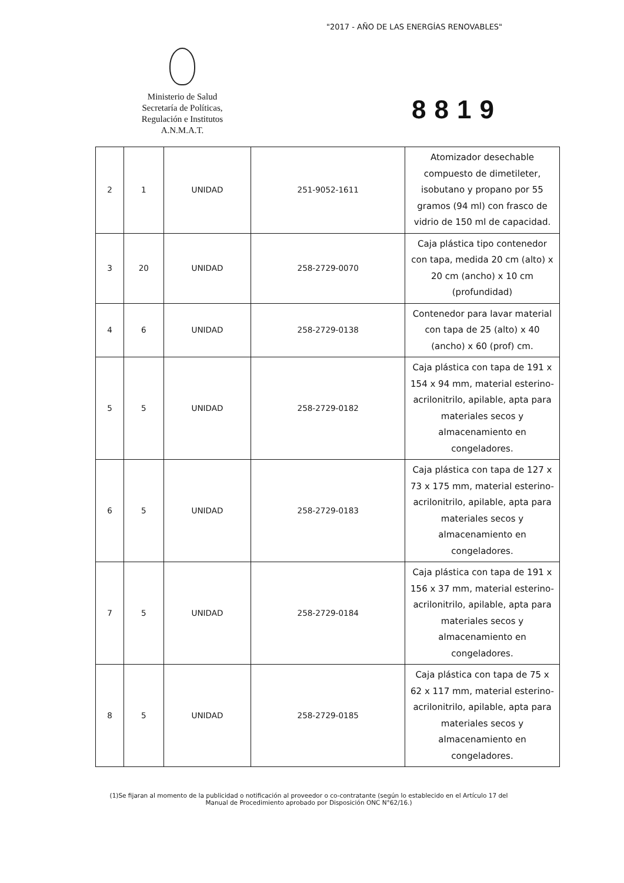"2017 - AÑO DE LAS ENERGÍAS RENOVABLES"
Ministerio de Salud
Secretaría de Políticas,
Regulación e Institutos
A.N.M.A.T.
8819
| 2 | 1 | UNIDAD | 251-9052-1611 | Atomizador desechable compuesto de dimetileter, isobutano y propano por 55 gramos (94 ml) con frasco de vidrio de 150 ml de capacidad. |
| 3 | 20 | UNIDAD | 258-2729-0070 | Caja plástica tipo contenedor con tapa, medida 20 cm (alto) x 20 cm (ancho) x 10 cm (profundidad) |
| 4 | 6 | UNIDAD | 258-2729-0138 | Contenedor para lavar material con tapa de 25 (alto) x 40 (ancho) x 60 (prof) cm. |
| 5 | 5 | UNIDAD | 258-2729-0182 | Caja plástica con tapa de 191 x 154 x 94 mm, material esterino-acrilonitrilo, apilable, apta para materiales secos y almacenamiento en congeladores. |
| 6 | 5 | UNIDAD | 258-2729-0183 | Caja plástica con tapa de 127 x 73 x 175 mm, material esterino-acrilonitrilo, apilable, apta para materiales secos y almacenamiento en congeladores. |
| 7 | 5 | UNIDAD | 258-2729-0184 | Caja plástica con tapa de 191 x 156 x 37 mm, material esterino-acrilonitrilo, apilable, apta para materiales secos y almacenamiento en congeladores. |
| 8 | 5 | UNIDAD | 258-2729-0185 | Caja plástica con tapa de 75 x 62 x 117 mm, material esterino-acrilonitrilo, apilable, apta para materiales secos y almacenamiento en congeladores. |
(1)Se fijaran al momento de la publicidad o notificación al proveedor o co-contratante (según lo establecido en el Artículo 17 del Manual de Procedimiento aprobado por Disposición ONC N°62/16.)